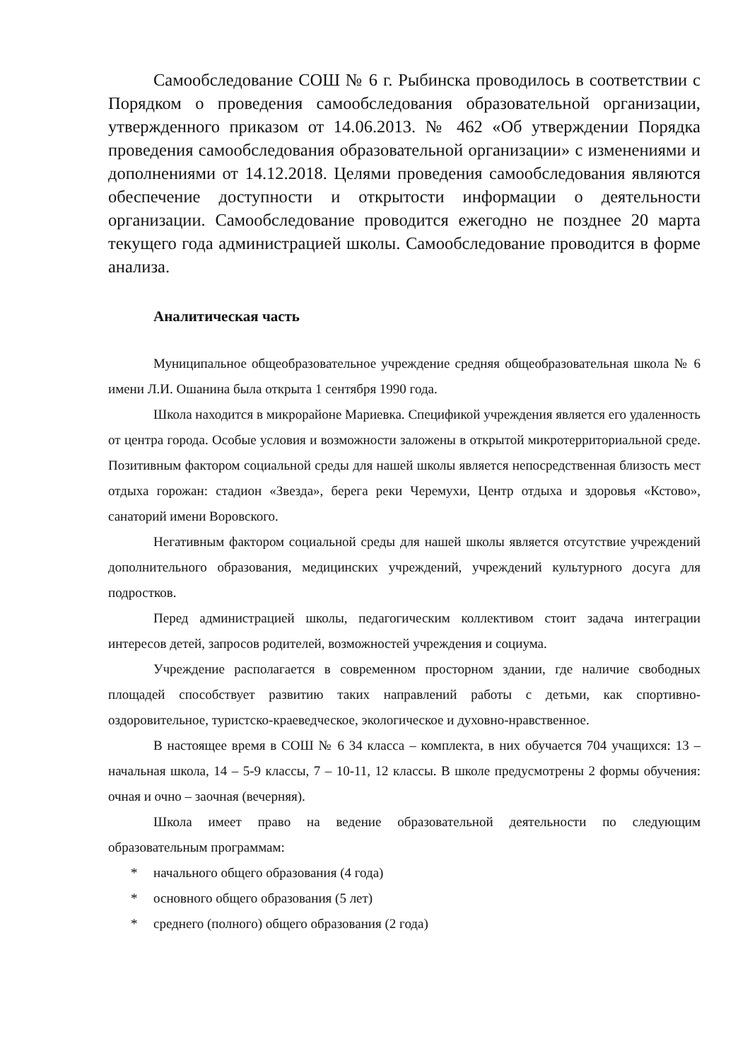Самообследование СОШ № 6 г. Рыбинска проводилось в соответствии с Порядком о проведения самообследования образовательной организации, утвержденного приказом от 14.06.2013. № 462 «Об утверждении Порядка проведения самообследования образовательной организации» с изменениями и дополнениями от 14.12.2018. Целями проведения самообследования являются обеспечение доступности и открытости информации о деятельности организации. Самообследование проводится ежегодно не позднее 20 марта текущего года администрацией школы. Самообследование проводится в форме анализа.
Аналитическая часть
Муниципальное общеобразовательное учреждение средняя общеобразовательная школа № 6 имени Л.И. Ошанина была открыта 1 сентября 1990 года.
Школа находится в микрорайоне Мариевка. Спецификой учреждения является его удаленность от центра города. Особые условия и возможности заложены в открытой микротерриториальной среде. Позитивным фактором социальной среды для нашей школы является непосредственная близость мест отдыха горожан: стадион «Звезда», берега реки Черемухи, Центр отдыха и здоровья «Кстово», санаторий имени Воровского.
Негативным фактором социальной среды для нашей школы является отсутствие учреждений дополнительного образования, медицинских учреждений, учреждений культурного досуга для подростков.
Перед администрацией школы, педагогическим коллективом стоит задача интеграции интересов детей, запросов родителей, возможностей учреждения и социума.
Учреждение располагается в современном просторном здании, где наличие свободных площадей способствует развитию таких направлений работы с детьми, как спортивно-оздоровительное, туристско-краеведческое, экологическое и духовно-нравственное.
В настоящее время в СОШ № 6 34 класса – комплекта, в них обучается 704 учащихся: 13 – начальная школа, 14 – 5-9 классы, 7 – 10-11, 12 классы. В школе предусмотрены 2 формы обучения: очная и очно – заочная (вечерняя).
Школа имеет право на ведение образовательной деятельности по следующим образовательным программам:
* начального общего образования (4 года)
* основного общего образования (5 лет)
* среднего (полного) общего образования (2 года)